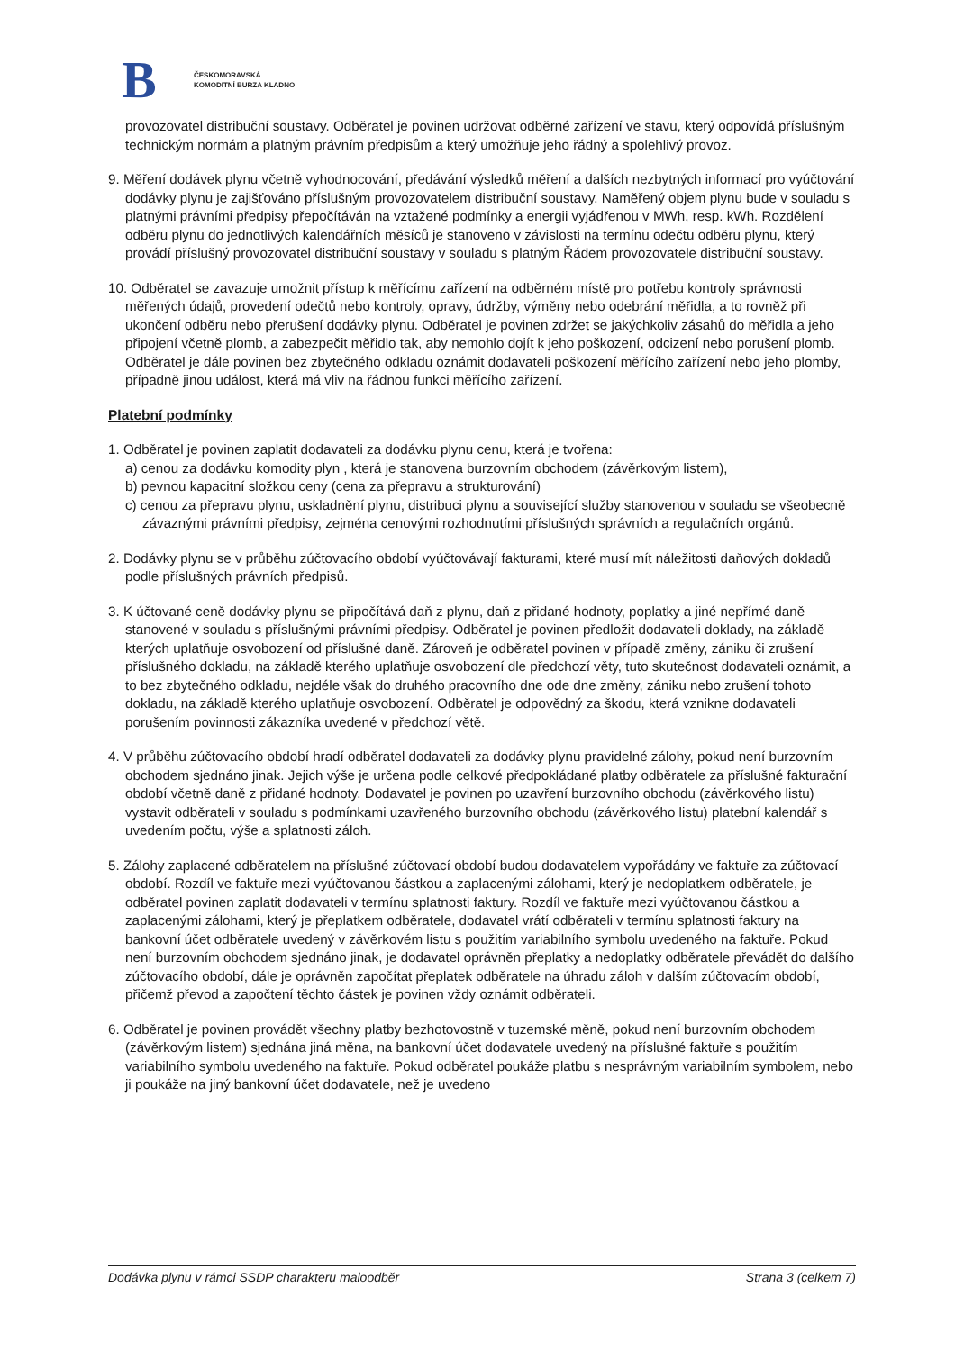B
ČESKOMORAVSKÁ
KOMODITNÍ BURZA KLADNO
provozovatel distribuční soustavy. Odběratel je povinen udržovat odběrné zařízení ve stavu, který odpovídá příslušným technickým normám a platným právním předpisům a který umožňuje jeho řádný a spolehlivý provoz.
9. Měření dodávek plynu včetně vyhodnocování, předávání výsledků měření a dalších nezbytných informací pro vyúčtování dodávky plynu je zajišťováno příslušným provozovatelem distribuční soustavy. Naměřený objem plynu bude v souladu s platnými právními předpisy přepočítáván na vztažené podmínky a energii vyjádřenou v MWh, resp. kWh. Rozdělení odběru plynu do jednotlivých kalendářních měsíců je stanoveno v závislosti na termínu odečtu odběru plynu, který provádí příslušný provozovatel distribuční soustavy v souladu s platným Řádem provozovatele distribuční soustavy.
10. Odběratel se zavazuje umožnit přístup k měřícímu zařízení na odběrném místě pro potřebu kontroly správnosti měřených údajů, provedení odečtů nebo kontroly, opravy, údržby, výměny nebo odebrání měřidla, a to rovněž při ukončení odběru nebo přerušení dodávky plynu. Odběratel je povinen zdržet se jakýchkoliv zásahů do měřidla a jeho připojení včetně plomb, a zabezpečit měřidlo tak, aby nemohlo dojít k jeho poškození, odcizení nebo porušení plomb. Odběratel je dále povinen bez zbytečného odkladu oznámit dodavateli poškození měřícího zařízení nebo jeho plomby, případně jinou událost, která má vliv na řádnou funkci měřícího zařízení.
Platební podmínky
1. Odběratel je povinen zaplatit dodavateli za dodávku plynu cenu, která je tvořena:
a) cenou za dodávku komodity plyn , která je stanovena burzovním obchodem (závěrkovým listem),
b) pevnou kapacitní složkou ceny (cena za přepravu a strukturování)
c) cenou za přepravu plynu, uskladnění plynu, distribuci plynu a související služby stanovenou v souladu se všeobecně závaznými právními předpisy, zejména cenovými rozhodnutími příslušných správních a regulačních orgánů.
2. Dodávky plynu se v průběhu zúčtovacího období vyúčtovávají fakturami, které musí mít náležitosti daňových dokladů podle příslušných právních předpisů.
3. K účtované ceně dodávky plynu se připočítává daň z plynu, daň z přidané hodnoty, poplatky a jiné nepřímé daně stanovené v souladu s příslušnými právními předpisy. Odběratel je povinen předložit dodavateli doklady, na základě kterých uplatňuje osvobození od příslušné daně. Zároveň je odběratel povinen v případě změny, zániku či zrušení příslušného dokladu, na základě kterého uplatňuje osvobození dle předchozí věty, tuto skutečnost dodavateli oznámit, a to bez zbytečného odkladu, nejdéle však do druhého pracovního dne ode dne změny, zániku nebo zrušení tohoto dokladu, na základě kterého uplatňuje osvobození. Odběratel je odpovědný za škodu, která vznikne dodavateli porušením povinnosti zákazníka uvedené v předchozí větě.
4. V průběhu zúčtovacího období hradí odběratel dodavateli za dodávky plynu pravidelné zálohy, pokud není burzovním obchodem sjednáno jinak. Jejich výše je určena podle celkové předpokládané platby odběratele za příslušné fakturační období včetně daně z přidané hodnoty. Dodavatel je povinen po uzavření burzovního obchodu (závěrkového listu) vystavit odběrateli v souladu s podmínkami uzavřeného burzovního obchodu (závěrkového listu) platební kalendář s uvedením počtu, výše a splatnosti záloh.
5. Zálohy zaplacené odběratelem na příslušné zúčtovací období budou dodavatelem vypořádány ve faktuře za zúčtovací období. Rozdíl ve faktuře mezi vyúčtovanou částkou a zaplacenými zálohami, který je nedoplatkem odběratele, je odběratel povinen zaplatit dodavateli v termínu splatnosti faktury. Rozdíl ve faktuře mezi vyúčtovanou částkou a zaplacenými zálohami, který je přeplatkem odběratele, dodavatel vrátí odběrateli v termínu splatnosti faktury na bankovní účet odběratele uvedený v závěrkovém listu s použitím variabilního symbolu uvedeného na faktuře. Pokud není burzovním obchodem sjednáno jinak, je dodavatel oprávněn přeplatky a nedoplatky odběratele převádět do dalšího zúčtovacího období, dále je oprávněn započítat přeplatek odběratele na úhradu záloh v dalším zúčtovacím období, přičemž převod a započtení těchto částek je povinen vždy oznámit odběrateli.
6. Odběratel je povinen provádět všechny platby bezhotovostně v tuzemské měně, pokud není burzovním obchodem (závěrkovým listem) sjednána jiná měna, na bankovní účet dodavatele uvedený na příslušné faktuře s použitím variabilního symbolu uvedeného na faktuře. Pokud odběratel poukáže platbu s nesprávným variabilním symbolem, nebo ji poukáže na jiný bankovní účet dodavatele, než je uvedeno
Dodávka plynu v rámci SSDP charakteru maloodběr Strana 3 (celkem 7)